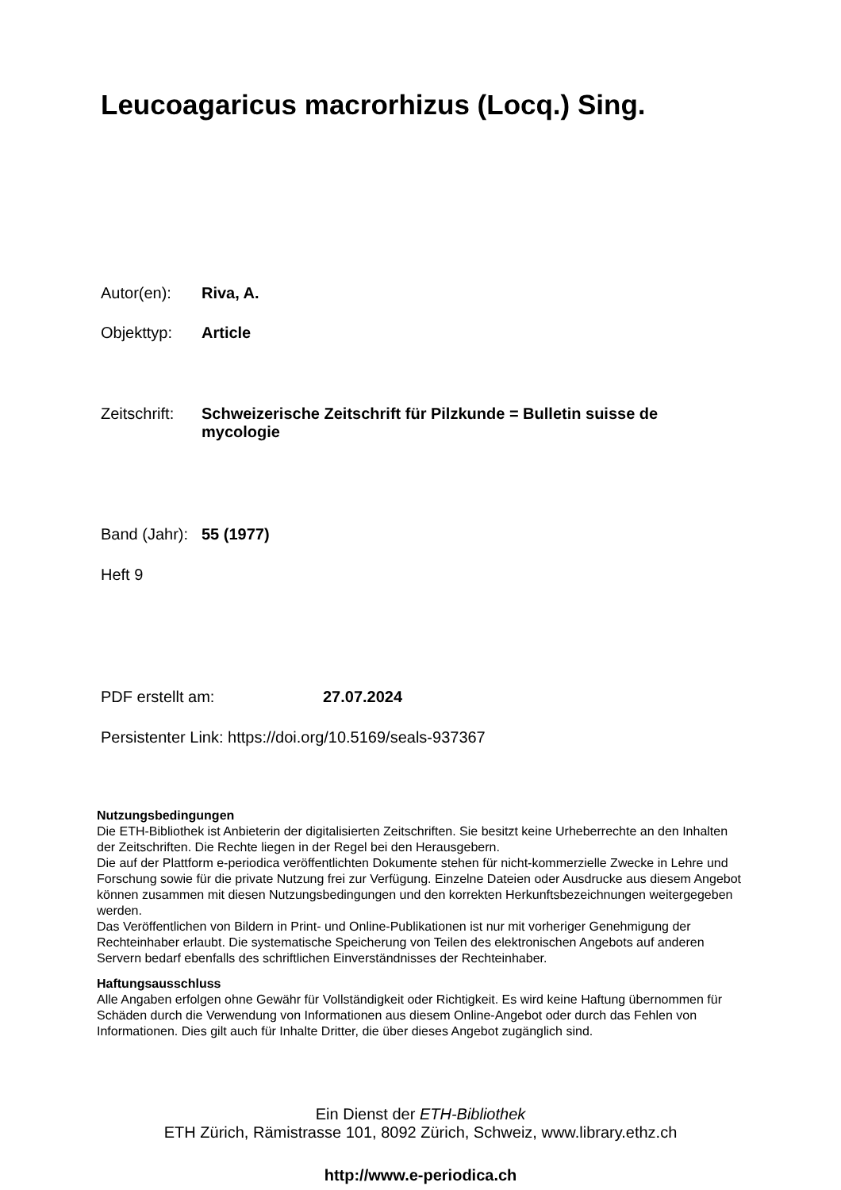Leucoagaricus macrorhizus (Locq.) Sing.
Autor(en): Riva, A.
Objekttyp: Article
Zeitschrift: Schweizerische Zeitschrift für Pilzkunde = Bulletin suisse de mycologie
Band (Jahr): 55 (1977)
Heft 9
PDF erstellt am: 27.07.2024
Persistenter Link: https://doi.org/10.5169/seals-937367
Nutzungsbedingungen
Die ETH-Bibliothek ist Anbieterin der digitalisierten Zeitschriften. Sie besitzt keine Urheberrechte an den Inhalten der Zeitschriften. Die Rechte liegen in der Regel bei den Herausgebern.
Die auf der Plattform e-periodica veröffentlichten Dokumente stehen für nicht-kommerzielle Zwecke in Lehre und Forschung sowie für die private Nutzung frei zur Verfügung. Einzelne Dateien oder Ausdrucke aus diesem Angebot können zusammen mit diesen Nutzungsbedingungen und den korrekten Herkunftsbezeichnungen weitergegeben werden.
Das Veröffentlichen von Bildern in Print- und Online-Publikationen ist nur mit vorheriger Genehmigung der Rechteinhaber erlaubt. Die systematische Speicherung von Teilen des elektronischen Angebots auf anderen Servern bedarf ebenfalls des schriftlichen Einverständnisses der Rechteinhaber.
Haftungsausschluss
Alle Angaben erfolgen ohne Gewähr für Vollständigkeit oder Richtigkeit. Es wird keine Haftung übernommen für Schäden durch die Verwendung von Informationen aus diesem Online-Angebot oder durch das Fehlen von Informationen. Dies gilt auch für Inhalte Dritter, die über dieses Angebot zugänglich sind.
Ein Dienst der ETH-Bibliothek
ETH Zürich, Rämistrasse 101, 8092 Zürich, Schweiz, www.library.ethz.ch
http://www.e-periodica.ch